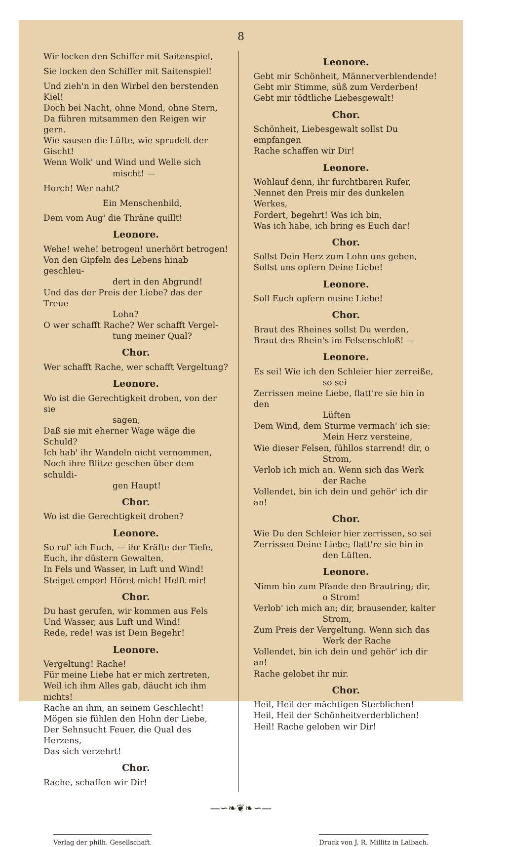8
Wir locken den Schiffer mit Saitenspiel,
Sie locken den Schiffer mit Saitenspiel!
Und zieh'n in den Wirbel den berstenden Kiel!
Doch bei Nacht, ohne Mond, ohne Stern,
Da führen mitsammen den Reigen wir gern.
Wie sausen die Lüfte, wie sprudelt der Gischt!
Wenn Wolk' und Wind und Welle sich
mischt! —
Horch! Wer naht?
Ein Menschenbild,
Dem vom Aug' die Thräne quillt!
Leonore.
Wehe! wehe! betrogen! unerhört betrogen!
Von den Gipfeln des Lebens hinab geschleu-
dert in den Abgrund!
Und das der Preis der Liebe? das der Treue
Lohn?
O wer schafft Rache? Wer schafft Vergel-
tung meiner Qual?
Chor.
Wer schafft Rache, wer schafft Vergeltung?
Leonore.
Wo ist die Gerechtigkeit droben, von der sie
sagen,
Daß sie mit eherner Wage wäge die Schuld?
Ich hab' ihr Wandeln nicht vernommen,
Noch ihre Blitze gesehen über dem schuldi-
gen Haupt!
Chor.
Wo ist die Gerechtigkeit droben?
Leonore.
So ruf' ich Euch, — ihr Kräfte der Tiefe,
Euch, ihr düstern Gewalten,
In Fels und Wasser, in Luft und Wind!
Steiget empor! Höret mich! Helft mir!
Chor.
Du hast gerufen, wir kommen aus Fels
Und Wasser, aus Luft und Wind!
Rede, rede! was ist Dein Begehr!
Leonore.
Vergeltung! Rache!
Für meine Liebe hat er mich zertreten,
Weil ich ihm Alles gab, däucht ich ihm nichts!
Rache an ihm, an seinem Geschlecht!
Mögen sie fühlen den Hohn der Liebe,
Der Sehnsucht Feuer, die Qual des Herzens,
Das sich verzehrt!
Chor.
Rache, schaffen wir Dir!
Leonore.
Gebt mir Schönheit, Männerverblendende!
Gebt mir Stimme, süß zum Verderben!
Gebt mir tödtliche Liebesgewalt!
Chor.
Schönheit, Liebesgewalt sollst Du empfangen
Rache schaffen wir Dir!
Leonore.
Wohlauf denn, ihr furchtbaren Rufer,
Nennet den Preis mir des dunkelen Werkes,
Fordert, begehrt! Was ich bin,
Was ich habe, ich bring es Euch dar!
Chor.
Sollst Dein Herz zum Lohn uns geben,
Sollst uns opfern Deine Liebe!
Leonore.
Soll Euch opfern meine Liebe!
Chor.
Braut des Rheines sollst Du werden,
Braut des Rhein's im Felsenschloß! —
Leonore.
Es sei! Wie ich den Schleier hier zerreiße,
so sei
Zerrissen meine Liebe, flatt're sie hin in den
Lüften
Dem Wind, dem Sturme vermach' ich sie:
Mein Herz versteine,
Wie dieser Felsen, fühllos starrend! dir, o
Strom,
Verlob ich mich an. Wenn sich das Werk
der Rache
Vollendet, bin ich dein und gehör' ich dir an!
Chor.
Wie Du den Schleier hier zerrissen, so sei
Zerrissen Deine Liebe; flatt're sie hin in
den Lüften.
Leonore.
Nimm hin zum Pfande den Brautring; dir,
o Strom!
Verlob' ich mich an; dir, brausender, kalter
Strom,
Zum Preis der Vergeltung. Wenn sich das
Werk der Rache
Vollendet, bin ich dein und gehör' ich dir an!
Rache gelobet ihr mir.
Chor.
Heil, Heil der mächtigen Sterblichen!
Heil, Heil der Schönheitverderblichen!
Heil! Rache geloben wir Dir!
—∽❧❦❧∽—
Verlag der philh. Gesellschaft. Druck von J. R. Millitz in Laibach.